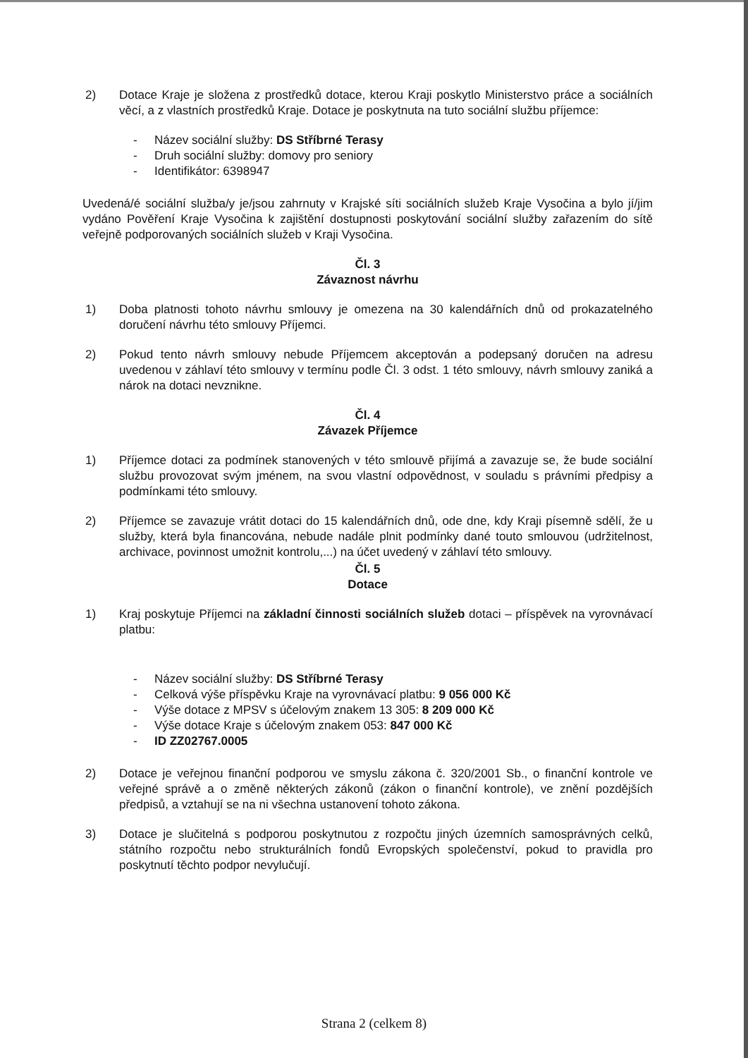2) Dotace Kraje je složena z prostředků dotace, kterou Kraji poskytlo Ministerstvo práce a sociálních věcí, a z vlastních prostředků Kraje. Dotace je poskytnuta na tuto sociální službu příjemce:
- Název sociální služby: DS Stříbrné Terasy
- Druh sociální služby: domovy pro seniory
- Identifikátor: 6398947
Uvedená/é sociální služba/y je/jsou zahrnuty v Krajské síti sociálních služeb Kraje Vysočina a bylo jí/jim vydáno Pověření Kraje Vysočina k zajištění dostupnosti poskytování sociální služby zařazením do sítě veřejně podporovaných sociálních služeb v Kraji Vysočina.
Čl. 3
Závaznost návrhu
1) Doba platnosti tohoto návrhu smlouvy je omezena na 30 kalendářních dnů od prokazatelného doručení návrhu této smlouvy Příjemci.
2) Pokud tento návrh smlouvy nebude Příjemcem akceptován a podepsaný doručen na adresu uvedenou v záhlaví této smlouvy v termínu podle Čl. 3 odst. 1 této smlouvy, návrh smlouvy zaniká a nárok na dotaci nevznikne.
Čl. 4
Závazek Příjemce
1) Příjemce dotaci za podmínek stanovených v této smlouvě přijímá a zavazuje se, že bude sociální službu provozovat svým jménem, na svou vlastní odpovědnost, v souladu s právními předpisy a podmínkami této smlouvy.
2) Příjemce se zavazuje vrátit dotaci do 15 kalendářních dnů, ode dne, kdy Kraji písemně sdělí, že u služby, která byla financována, nebude nadále plnit podmínky dané touto smlouvou (udržitelnost, archivace, povinnost umožnit kontrolu,...) na účet uvedený v záhlaví této smlouvy.
Čl. 5
Dotace
1) Kraj poskytuje Příjemci na základní činnosti sociálních služeb dotaci – příspěvek na vyrovnávací platbu:
- Název sociální služby: DS Stříbrné Terasy
- Celková výše příspěvku Kraje na vyrovnávací platbu: 9 056 000 Kč
- Výše dotace z MPSV s účelovým znakem 13 305: 8 209 000 Kč
- Výše dotace Kraje s účelovým znakem 053: 847 000 Kč
- ID ZZ02767.0005
2) Dotace je veřejnou finanční podporou ve smyslu zákona č. 320/2001 Sb., o finanční kontrole ve veřejné správě a o změně některých zákonů (zákon o finanční kontrole), ve znění pozdějších předpisů, a vztahují se na ni všechna ustanovení tohoto zákona.
3) Dotace je slučitelná s podporou poskytnutou z rozpočtu jiných územních samosprávných celků, státního rozpočtu nebo strukturálních fondů Evropských společenství, pokud to pravidla pro poskytnutí těchto podpor nevylučují.
Strana 2 (celkem 8)